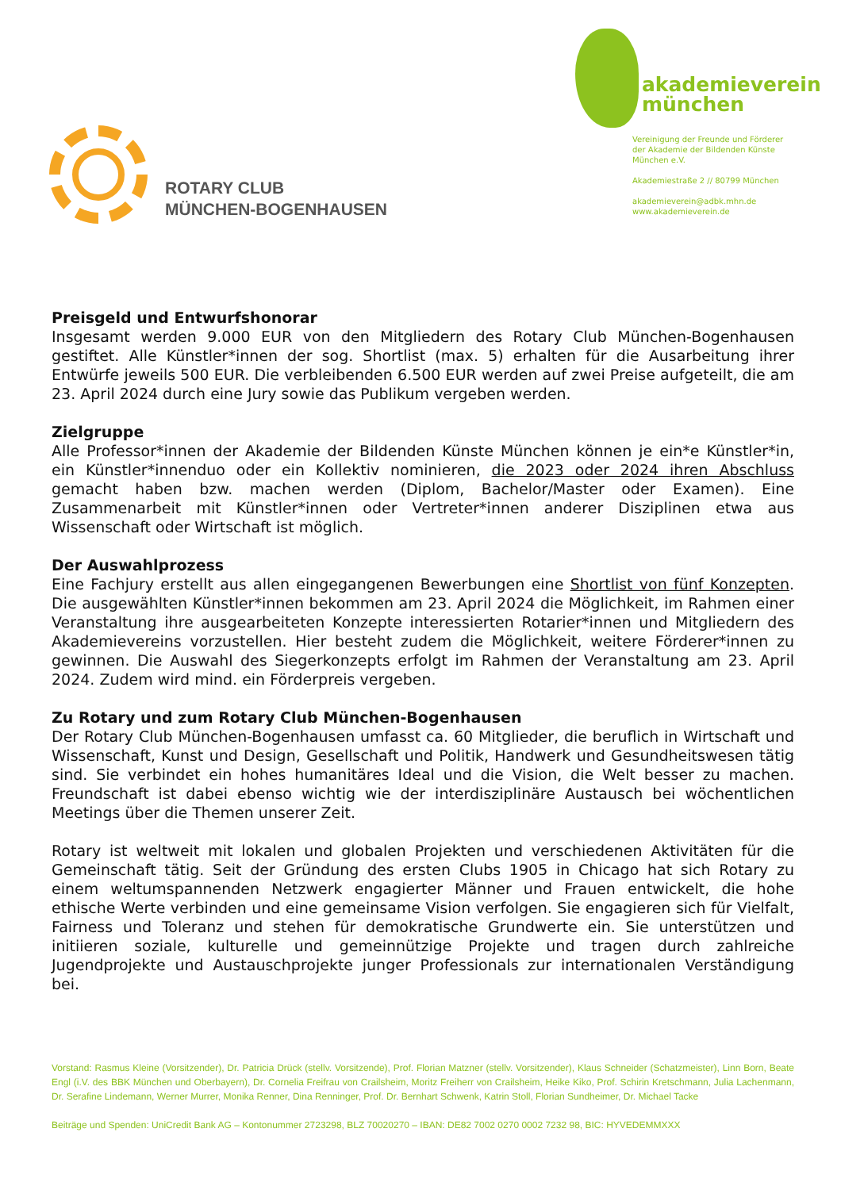ROTARY CLUB
MÜNCHEN-BOGENHAUSEN
akademieverein
münchen
Vereinigung der Freunde und Förderer
der Akademie der Bildenden Künste
München e.V.
Akademiestraße 2 // 80799 München
akademieverein@adbk.mhn.de
www.akademieverein.de
Preisgeld und Entwurfshonorar
Insgesamt werden 9.000 EUR von den Mitgliedern des Rotary Club München-Bogenhausen gestiftet. Alle Künstler*innen der sog. Shortlist (max. 5) erhalten für die Ausarbeitung ihrer Entwürfe jeweils 500 EUR. Die verbleibenden 6.500 EUR werden auf zwei Preise aufgeteilt, die am 23. April 2024 durch eine Jury sowie das Publikum vergeben werden.
Zielgruppe
Alle Professor*innen der Akademie der Bildenden Künste München können je ein*e Künstler*in, ein Künstler*innenduo oder ein Kollektiv nominieren, die 2023 oder 2024 ihren Abschluss gemacht haben bzw. machen werden (Diplom, Bachelor/Master oder Examen). Eine Zusammenarbeit mit Künstler*innen oder Vertreter*innen anderer Disziplinen etwa aus Wissenschaft oder Wirtschaft ist möglich.
Der Auswahlprozess
Eine Fachjury erstellt aus allen eingegangenen Bewerbungen eine Shortlist von fünf Konzepten. Die ausgewählten Künstler*innen bekommen am 23. April 2024 die Möglichkeit, im Rahmen einer Veranstaltung ihre ausgearbeiteten Konzepte interessierten Rotarier*innen und Mitgliedern des Akademievereins vorzustellen. Hier besteht zudem die Möglichkeit, weitere Förderer*innen zu gewinnen. Die Auswahl des Siegerkonzepts erfolgt im Rahmen der Veranstaltung am 23. April 2024. Zudem wird mind. ein Förderpreis vergeben.
Zu Rotary und zum Rotary Club München-Bogenhausen
Der Rotary Club München-Bogenhausen umfasst ca. 60 Mitglieder, die beruflich in Wirtschaft und Wissenschaft, Kunst und Design, Gesellschaft und Politik, Handwerk und Gesundheitswesen tätig sind. Sie verbindet ein hohes humanitäres Ideal und die Vision, die Welt besser zu machen. Freundschaft ist dabei ebenso wichtig wie der interdisziplinäre Austausch bei wöchentlichen Meetings über die Themen unserer Zeit.
Rotary ist weltweit mit lokalen und globalen Projekten und verschiedenen Aktivitäten für die Gemeinschaft tätig. Seit der Gründung des ersten Clubs 1905 in Chicago hat sich Rotary zu einem weltumspannenden Netzwerk engagierter Männer und Frauen entwickelt, die hohe ethische Werte verbinden und eine gemeinsame Vision verfolgen. Sie engagieren sich für Vielfalt, Fairness und Toleranz und stehen für demokratische Grundwerte ein. Sie unterstützen und initiieren soziale, kulturelle und gemeinnützige Projekte und tragen durch zahlreiche Jugendprojekte und Austauschprojekte junger Professionals zur internationalen Verständigung bei.
Vorstand: Rasmus Kleine (Vorsitzender), Dr. Patricia Drück (stellv. Vorsitzende), Prof. Florian Matzner (stellv. Vorsitzender), Klaus Schneider (Schatzmeister), Linn Born, Beate Engl (i.V. des BBK München und Oberbayern), Dr. Cornelia Freifrau von Crailsheim, Moritz Freiherr von Crailsheim, Heike Kiko, Prof. Schirin Kretschmann, Julia Lachenmann, Dr. Serafine Lindemann, Werner Murrer, Monika Renner, Dina Renninger, Prof. Dr. Bernhart Schwenk, Katrin Stoll, Florian Sundheimer, Dr. Michael Tacke
Beiträge und Spenden: UniCredit Bank AG – Kontonummer 2723298, BLZ 70020270 – IBAN: DE82 7002 0270 0002 7232 98, BIC: HYVEDEMMXXX